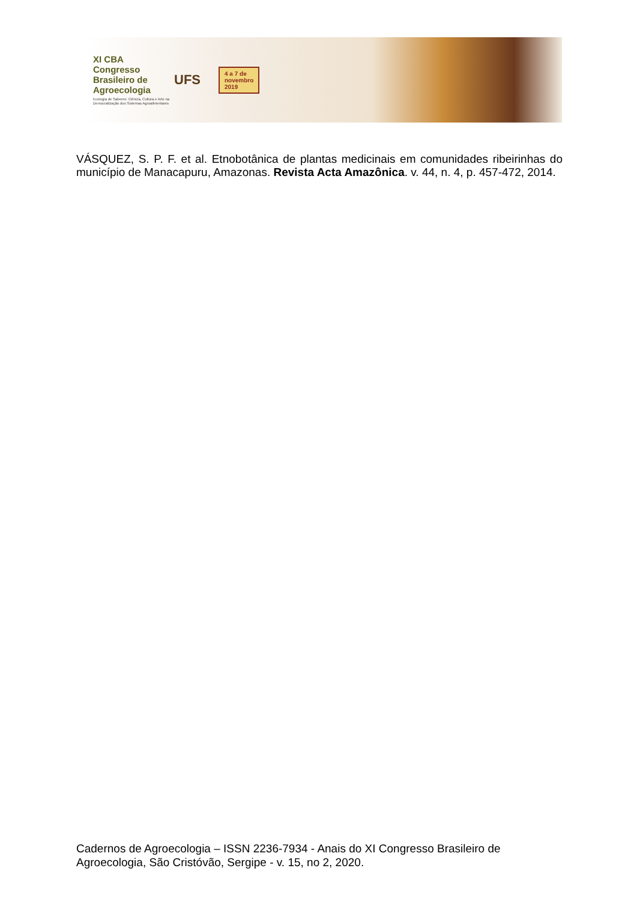XI CBA
Congresso
Brasileiro de
Agroecologia
Ecologia de Saberes: Ciência, Cultura e Arte na Democratização dos Sistemas Agroalimentares
UFS
4 a 7 de
novembro
2019
VÁSQUEZ, S. P. F. et al. Etnobotânica de plantas medicinais em comunidades ribeirinhas do município de Manacapuru, Amazonas. Revista Acta Amazônica. v. 44, n. 4, p. 457-472, 2014.
Cadernos de Agroecologia – ISSN 2236-7934 - Anais do XI Congresso Brasileiro de Agroecologia, São Cristóvão, Sergipe - v. 15, no 2, 2020.